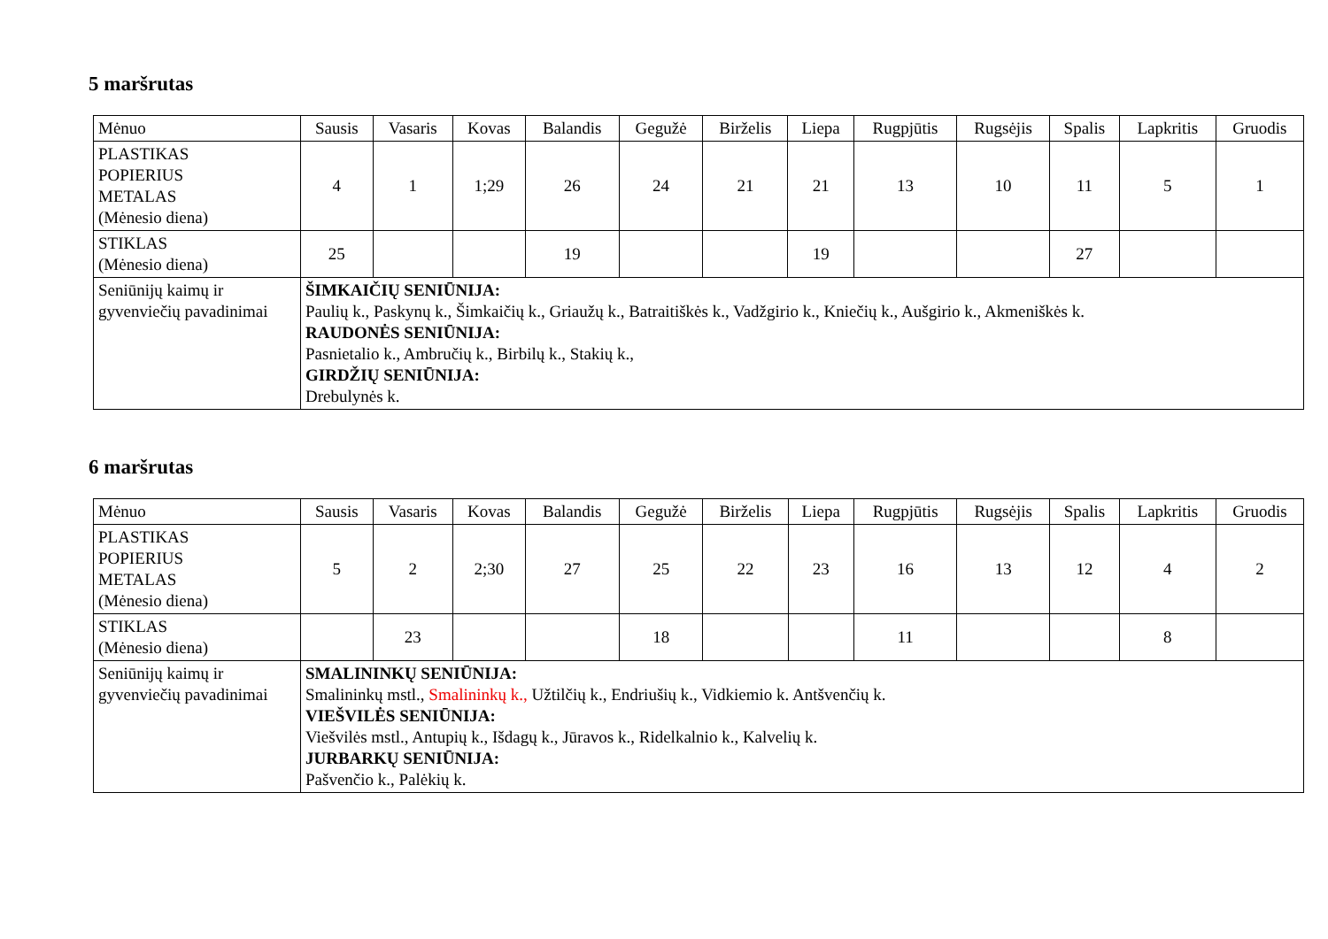5 maršrutas
| Mėnuo | Sausis | Vasaris | Kovas | Balandis | Gegužė | Birželis | Liepa | Rugpjūtis | Rugsėjis | Spalis | Lapkritis | Gruodis |
| PLASTIKAS POPIERIUS METALAS (Mėnesio diena) | 4 | 1 | 1;29 | 26 | 24 | 21 | 21 | 13 | 10 | 11 | 5 | 1 |
| STIKLAS (Mėnesio diena) | 25 | | | 19 | | | 19 | | | 27 | | |
| Seniūnijų kaimų ir gyvenviečių pavadinimai | ŠIMKAIČIŲ SENIŪNIJA: Paulių k., Paskynų k., Šimkaičių k., Griaužų k., Batraitiškės k., Vadžgirio k., Kniečių k., Aušgirio k., Akmeniškės k. RAUDONĖS SENIŪNIJA: Pasnietalio k., Ambručių k., Birbilų k., Stakių k., GIRDŽIŲ SENIŪNIJA: Drebulynės k. | | | | | | | | | | | |
6 maršrutas
| Mėnuo | Sausis | Vasaris | Kovas | Balandis | Gegužė | Birželis | Liepa | Rugpjūtis | Rugsėjis | Spalis | Lapkritis | Gruodis |
| PLASTIKAS POPIERIUS METALAS (Mėnesio diena) | 5 | 2 | 2;30 | 27 | 25 | 22 | 23 | 16 | 13 | 12 | 4 | 2 |
| STIKLAS (Mėnesio diena) | | 23 | | | 18 | | | 11 | | | 8 | |
| Seniūnijų kaimų ir gyvenviečių pavadinimai | SMALININKŲ SENIŪNIJA: Smalininkų mstl., Smalininkų k., Užtilčių k., Endriušių k., Vidkiemio k. Antšvenčių k. VIEŠVILĖS SENIŪNIJA: Viešvilės mstl., Antupių k., Išdagų k., Jūravos k., Ridelkalnio k., Kalvelių k. JURBARKŲ SENIŪNIJA: Pašvenčio k., Palėkių k. | | | | | | | | | | | |